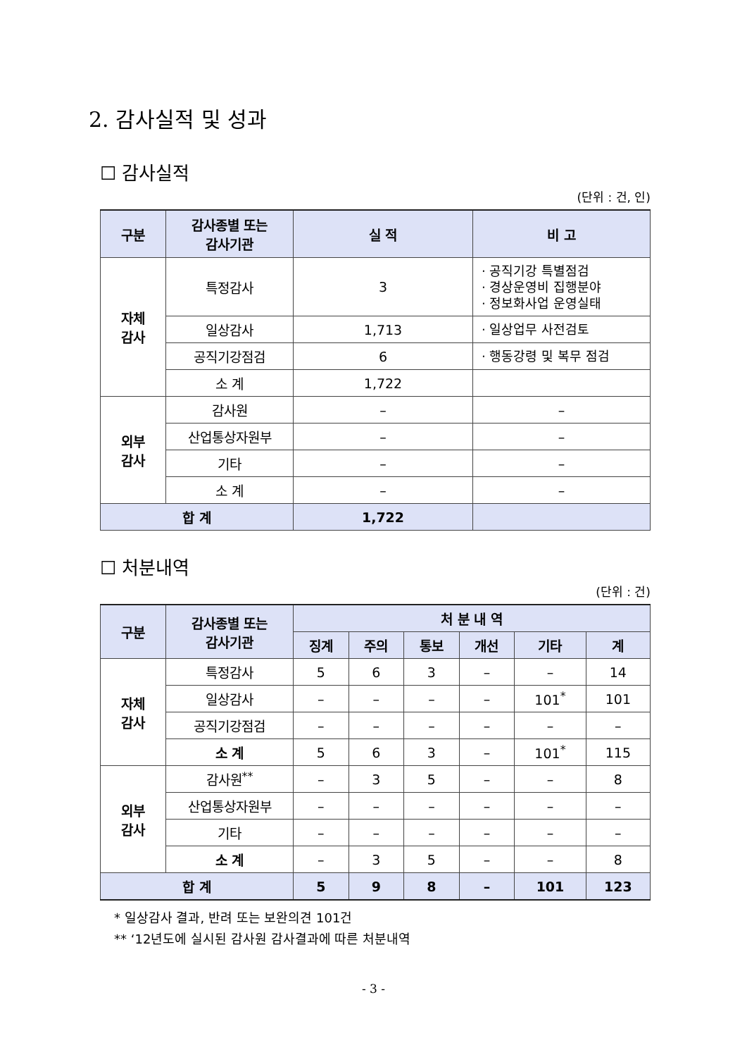2. 감사실적 및 성과
☐ 감사실적
(단위 : 건, 인)
| 구분 | 감사종별 또는 감사기관 | 실 적 | 비 고 |
| --- | --- | --- | --- |
| 자체 감사 | 특정감사 | 3 | · 공직기강 특별점검 · 경상운영비 집행분야 · 정보화사업 운영실태 |
| | 일상감사 | 1,713 | · 일상업무 사전검토 |
| | 공직기강점검 | 6 | · 행동강령 및 복무 점검 |
| | 소 계 | 1,722 | |
| 외부 감사 | 감사원 | – | – |
| | 산업통상자원부 | – | – |
| | 기타 | – | – |
| | 소 계 | – | – |
| 합 계 | | 1,722 | |
☐ 처분내역
(단위 : 건)
| 구분 | 감사종별 또는 감사기관 | 처 분 내 역 | | | | | |
| --- | --- | --- | --- | --- | --- | --- | --- |
| | | 징계 | 주의 | 통보 | 개선 | 기타 | 계 |
| 자체 감사 | 특정감사 | 5 | 6 | 3 | – | – | 14 |
| | 일상감사 | – | – | – | – | 101<sup>*</sup> | 101 |
| | 공직기강점검 | – | – | – | – | – | – |
| | 소 계 | 5 | 6 | 3 | – | 101<sup>*</sup> | 115 |
| 외부 감사 | 감사원<sup>**</sup> | – | 3 | 5 | – | – | 8 |
| | 산업통상자원부 | – | – | – | – | – | – |
| | 기타 | – | – | – | – | – | – |
| | 소 계 | – | 3 | 5 | – | – | 8 |
| 합 계 | | 5 | 9 | 8 | – | 101 | 123 |
* 일상감사 결과, 반려 또는 보완의견 101건
** ‘12년도에 실시된 감사원 감사결과에 따른 처분내역
- 3 -